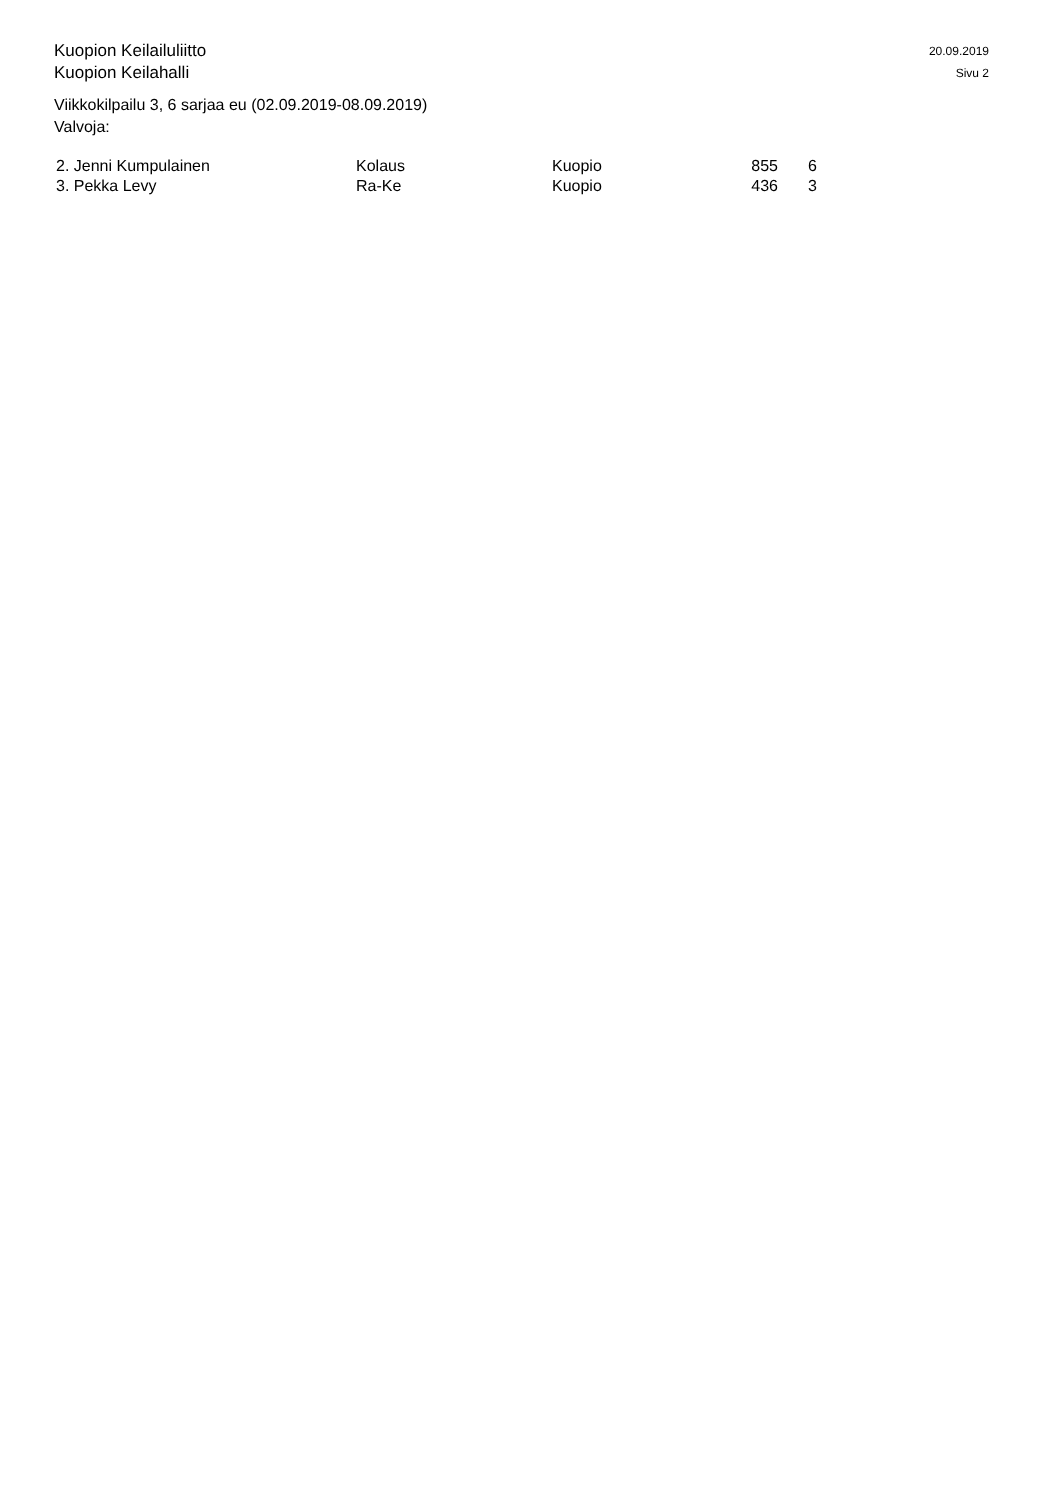Kuopion Keilailuliitto
Kuopion Keilahalli
20.09.2019
Sivu 2
Viikkokilpailu 3, 6 sarjaa eu (02.09.2019-08.09.2019)
Valvoja:
| 2. Jenni Kumpulainen | Kolaus | Kuopio | 855 | 6 |
| 3. Pekka Levy | Ra-Ke | Kuopio | 436 | 3 |